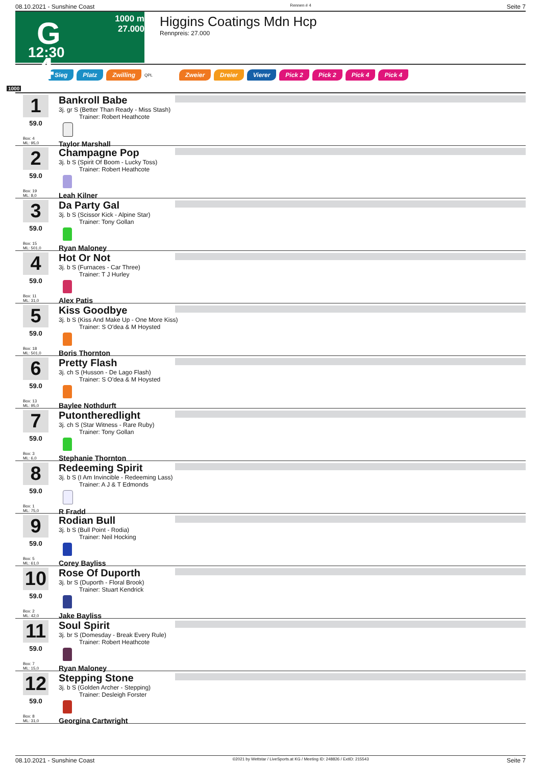08.10.2021 - Sunshine Coast Rennen # 4 Seite 7
G
4
1000 m
27.000
12:30
Higgins Coatings Mdn Hcp
Rennpreis: 27.000
Sieg Platz Zwilling QPL Zweier Dreier Vierer Pick 2 Pick 2 Pick 4 Pick 4
1000
1
59.0
Box: 4
ML: 95,0
Bankroll Babe
3j. gr S (Better Than Ready - Miss Stash)
Trainer: Robert Heathcote
Taylor Marshall
2
59.0
Box: 19
ML: 8,0
Champagne Pop
3j. b S (Spirit Of Boom - Lucky Toss)
Trainer: Robert Heathcote
Leah Kilner
3
59.0
Box: 15
ML: 501,0
Da Party Gal
3j. b S (Scissor Kick - Alpine Star)
Trainer: Tony Gollan
Ryan Maloney
4
59.0
Box: 11
ML: 31,0
Hot Or Not
3j. b S (Furnaces - Car Three)
Trainer: T J Hurley
Alex Patis
5
59.0
Box: 18
ML: 501,0
Kiss Goodbye
3j. b S (Kiss And Make Up - One More Kiss)
Trainer: S O'dea & M Hoysted
Boris Thornton
6
59.0
Box: 13
ML: 95,0
Pretty Flash
3j. ch S (Husson - De Lago Flash)
Trainer: S O'dea & M Hoysted
Baylee Nothdurft
7
59.0
Box: 3
ML: 6,0
Putontheredlight
3j. ch S (Star Witness - Rare Ruby)
Trainer: Tony Gollan
Stephanie Thornton
8
59.0
Box: 1
ML: 75,0
Redeeming Spirit
3j. b S (I Am Invincible - Redeeming Lass)
Trainer: A J & T Edmonds
R Fradd
9
59.0
Box: 5
ML: 61,0
Rodian Bull
3j. b S (Bull Point - Rodia)
Trainer: Neil Hocking
Corey Bayliss
10
59.0
Box: 2
ML: 42,0
Rose Of Duporth
3j. br S (Duporth - Floral Brook)
Trainer: Stuart Kendrick
Jake Bayliss
11
59.0
Box: 7
ML: 15,0
Soul Spirit
3j. br S (Domesday - Break Every Rule)
Trainer: Robert Heathcote
Ryan Maloney
12
59.0
Box: 8
ML: 31,0
Stepping Stone
3j. b S (Golden Archer - Stepping)
Trainer: Desleigh Forster
Georgina Cartwright
08.10.2021 - Sunshine Coast ©2021 by Wettstar / LiveSports.at KG / Meeting ID: 248826 / ExtID: 215543 Seite 7